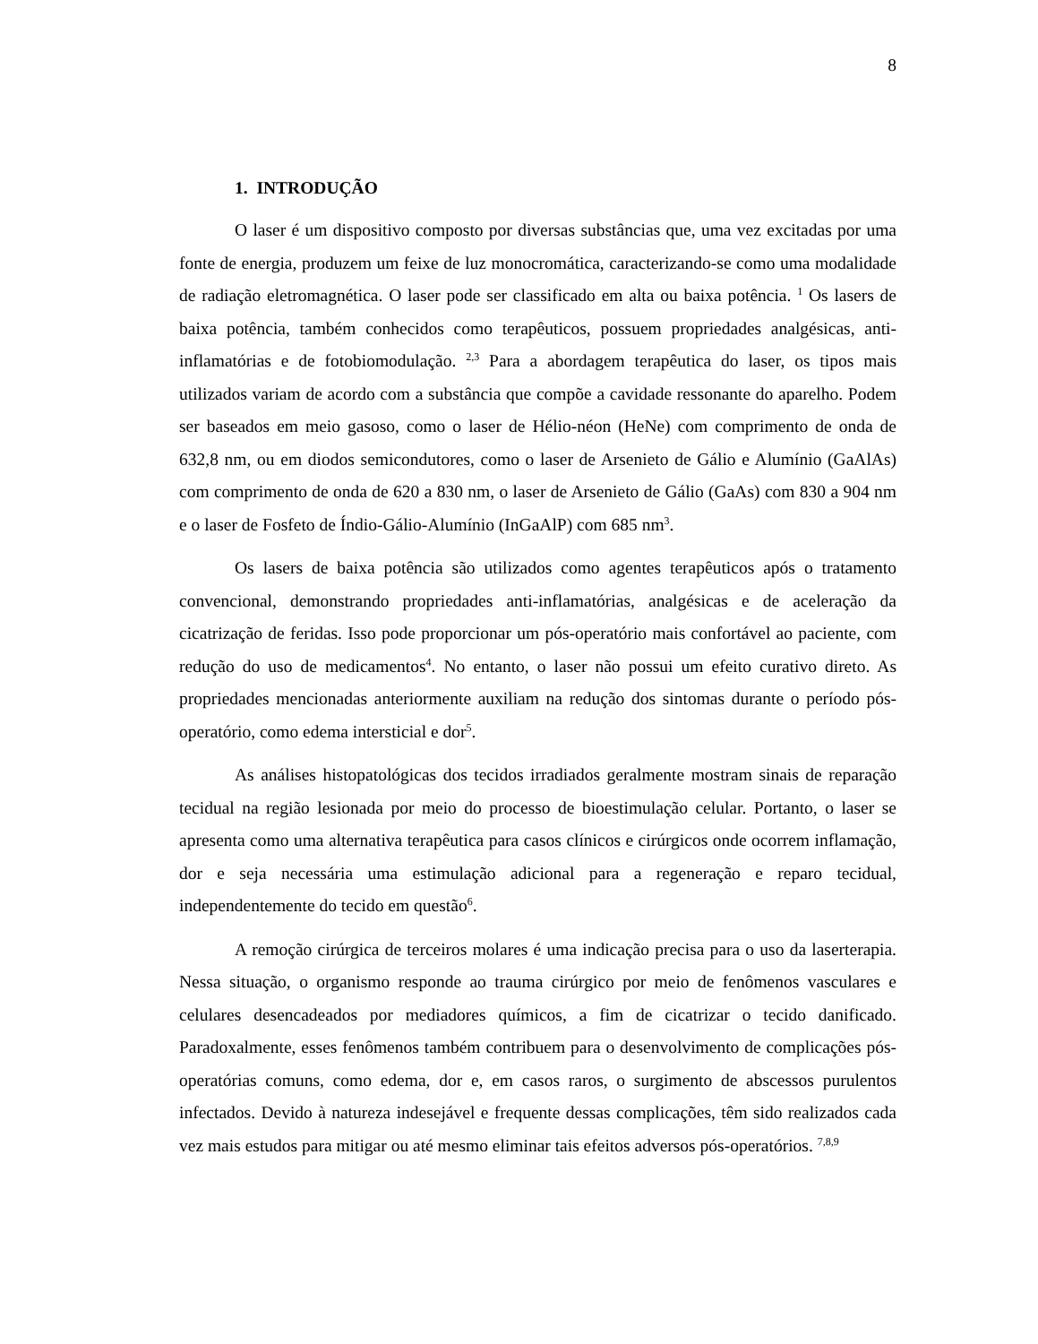8
1. INTRODUÇÃO
O laser é um dispositivo composto por diversas substâncias que, uma vez excitadas por uma fonte de energia, produzem um feixe de luz monocromática, caracterizando-se como uma modalidade de radiação eletromagnética. O laser pode ser classificado em alta ou baixa potência. <sup>1</sup> Os lasers de baixa potência, também conhecidos como terapêuticos, possuem propriedades analgésicas, anti-inflamatórias e de fotobiomodulação. <sup>2,3</sup> Para a abordagem terapêutica do laser, os tipos mais utilizados variam de acordo com a substância que compõe a cavidade ressonante do aparelho. Podem ser baseados em meio gasoso, como o laser de Hélio-néon (HeNe) com comprimento de onda de 632,8 nm, ou em diodos semicondutores, como o laser de Arsenieto de Gálio e Alumínio (GaAlAs) com comprimento de onda de 620 a 830 nm, o laser de Arsenieto de Gálio (GaAs) com 830 a 904 nm e o laser de Fosfeto de Índio-Gálio-Alumínio (InGaAlP) com 685 nm<sup>3</sup>.
Os lasers de baixa potência são utilizados como agentes terapêuticos após o tratamento convencional, demonstrando propriedades anti-inflamatórias, analgésicas e de aceleração da cicatrização de feridas. Isso pode proporcionar um pós-operatório mais confortável ao paciente, com redução do uso de medicamentos<sup>4</sup>. No entanto, o laser não possui um efeito curativo direto. As propriedades mencionadas anteriormente auxiliam na redução dos sintomas durante o período pós-operatório, como edema intersticial e dor<sup>5</sup>.
As análises histopatológicas dos tecidos irradiados geralmente mostram sinais de reparação tecidual na região lesionada por meio do processo de bioestimulação celular. Portanto, o laser se apresenta como uma alternativa terapêutica para casos clínicos e cirúrgicos onde ocorrem inflamação, dor e seja necessária uma estimulação adicional para a regeneração e reparo tecidual, independentemente do tecido em questão<sup>6</sup>.
A remoção cirúrgica de terceiros molares é uma indicação precisa para o uso da laserterapia. Nessa situação, o organismo responde ao trauma cirúrgico por meio de fenômenos vasculares e celulares desencadeados por mediadores químicos, a fim de cicatrizar o tecido danificado. Paradoxalmente, esses fenômenos também contribuem para o desenvolvimento de complicações pós-operatórias comuns, como edema, dor e, em casos raros, o surgimento de abscessos purulentos infectados. Devido à natureza indesejável e frequente dessas complicações, têm sido realizados cada vez mais estudos para mitigar ou até mesmo eliminar tais efeitos adversos pós-operatórios. <sup>7,8,9</sup>